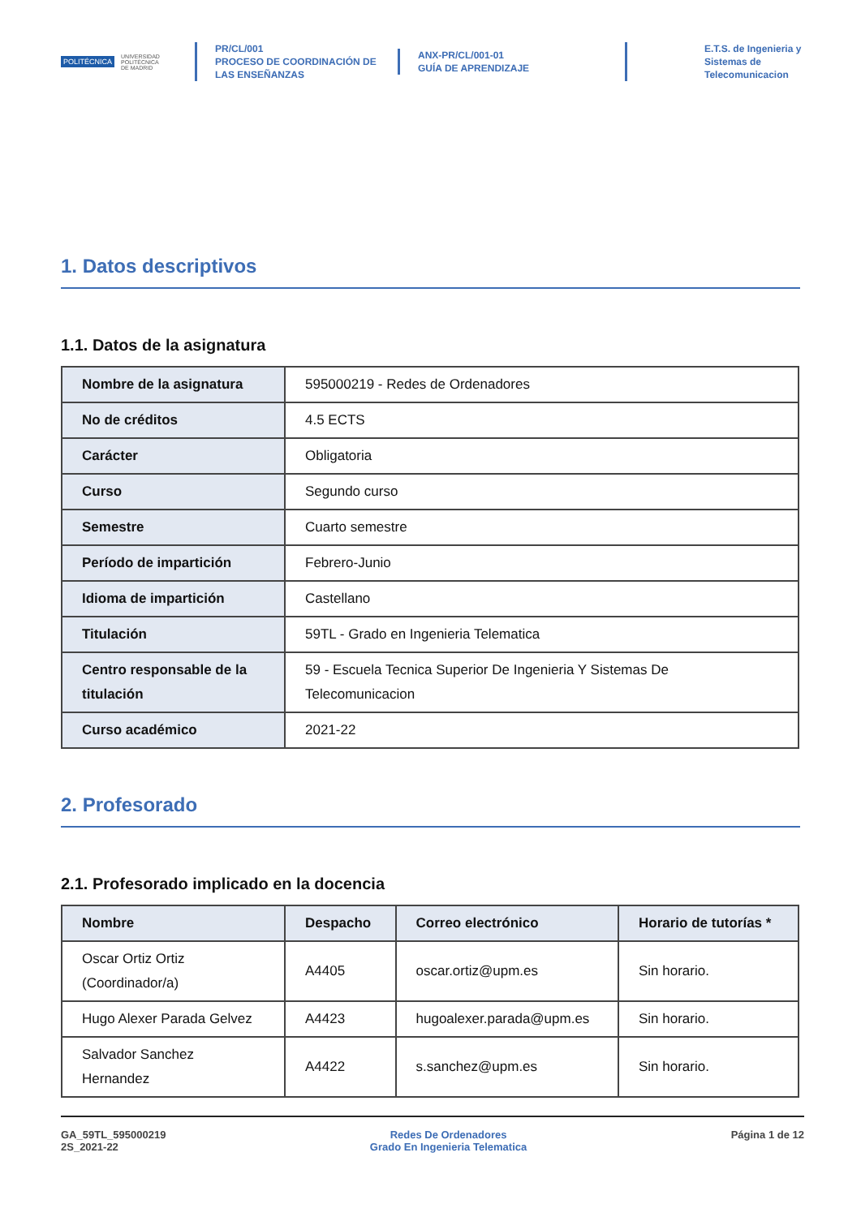POLITÉCNICA UNIVERSIDAD
POLITÉCNICA
DE MADRID
PR/CL/001
PROCESO DE COORDINACIÓN DE
LAS ENSEÑANZAS
ANX-PR/CL/001-01
GUÍA DE APRENDIZAJE
E.T.S. de Ingenieria y
Sistemas de
Telecomunicacion
1. Datos descriptivos
1.1. Datos de la asignatura
| Nombre de la asignatura | 595000219 - Redes de Ordenadores |
| No de créditos | 4.5 ECTS |
| Carácter | Obligatoria |
| Curso | Segundo curso |
| Semestre | Cuarto semestre |
| Período de impartición | Febrero-Junio |
| Idioma de impartición | Castellano |
| Titulación | 59TL - Grado en Ingenieria Telematica |
| Centro responsable de la titulación | 59 - Escuela Tecnica Superior De Ingenieria Y Sistemas De Telecomunicacion |
| Curso académico | 2021-22 |
2. Profesorado
2.1. Profesorado implicado en la docencia
| Nombre | Despacho | Correo electrónico | Horario de tutorías * |
| --- | --- | --- | --- |
| Oscar Ortiz Ortiz (Coordinador/a) | A4405 | oscar.ortiz@upm.es | Sin horario. |
| Hugo Alexer Parada Gelvez | A4423 | hugoalexer.parada@upm.es | Sin horario. |
| Salvador Sanchez Hernandez | A4422 | s.sanchez@upm.es | Sin horario. |
GA_59TL_595000219
2S_2021-22
Redes De Ordenadores
Grado En Ingenieria Telematica
Página 1 de 12